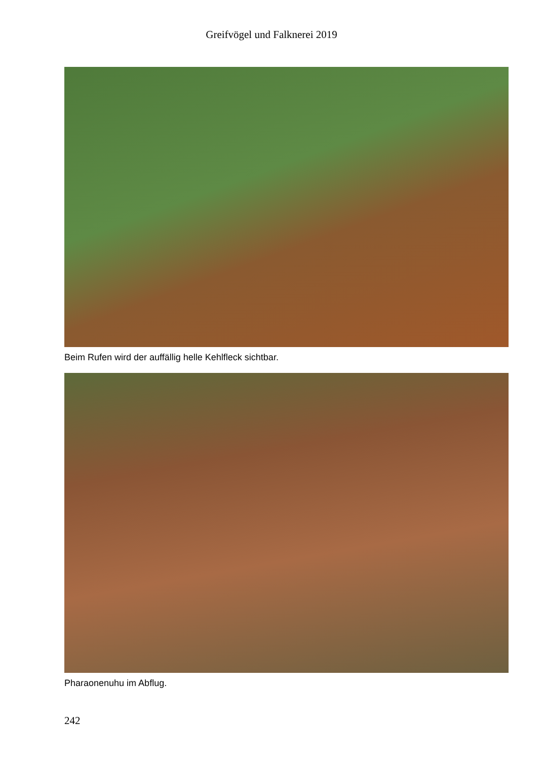Greifvögel und Falknerei 2019
Beim Rufen wird der auffällig helle Kehlfleck sichtbar.
Pharaonenuhu im Abflug.
242